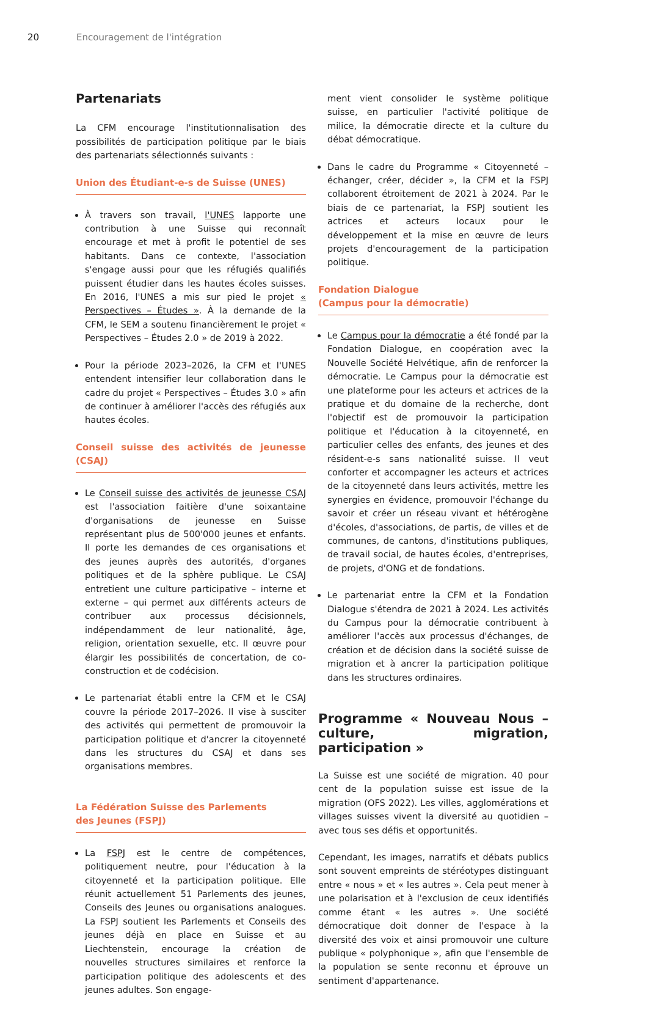20 Encouragement de l'intégration
Partenariats
La CFM encourage l'institutionnalisation des possibilités de participation politique par le biais des partenariats sélectionnés suivants :
Union des Étudiant-e-s de Suisse (UNES)
À travers son travail, l'UNES lapporte une contribution à une Suisse qui reconnaît encourage et met à profit le potentiel de ses habitants. Dans ce contexte, l'association s'engage aussi pour que les réfugiés qualifiés puissent étudier dans les hautes écoles suisses. En 2016, l'UNES a mis sur pied le projet « Perspectives – Études ». À la demande de la CFM, le SEM a soutenu financièrement le projet « Perspectives – Études 2.0 » de 2019 à 2022.
Pour la période 2023–2026, la CFM et l'UNES entendent intensifier leur collaboration dans le cadre du projet « Perspectives – Études 3.0 » afin de continuer à améliorer l'accès des réfugiés aux hautes écoles.
Conseil suisse des activités de jeunesse (CSAJ)
Le Conseil suisse des activités de jeunesse CSAJ est l'association faitière d'une soixantaine d'organisations de jeunesse en Suisse représentant plus de 500'000 jeunes et enfants. Il porte les demandes de ces organisations et des jeunes auprès des autorités, d'organes politiques et de la sphère publique. Le CSAJ entretient une culture participative – interne et externe – qui permet aux différents acteurs de contribuer aux processus décisionnels, indépendamment de leur nationalité, âge, religion, orientation sexuelle, etc. Il œuvre pour élargir les possibilités de concertation, de co-construction et de codécision.
Le partenariat établi entre la CFM et le CSAJ couvre la période 2017–2026. Il vise à susciter des activités qui permettent de promouvoir la participation politique et d'ancrer la citoyenneté dans les structures du CSAJ et dans ses organisations membres.
La Fédération Suisse des Parlements
des Jeunes (FSPJ)
La FSPJ est le centre de compétences, politiquement neutre, pour l'éducation à la citoyenneté et la participation politique. Elle réunit actuellement 51 Parlements des jeunes, Conseils des Jeunes ou organisations analogues. La FSPJ soutient les Parlements et Conseils des jeunes déjà en place en Suisse et au Liechtenstein, encourage la création de nouvelles structures similaires et renforce la participation politique des adolescents et des jeunes adultes. Son engage-
ment vient consolider le système politique suisse, en particulier l'activité politique de milice, la démocratie directe et la culture du débat démocratique.
Dans le cadre du Programme « Citoyenneté – échanger, créer, décider », la CFM et la FSPJ collaborent étroitement de 2021 à 2024. Par le biais de ce partenariat, la FSPJ soutient les actrices et acteurs locaux pour le développement et la mise en œuvre de leurs projets d'encouragement de la participation politique.
Fondation Dialogue
(Campus pour la démocratie)
Le Campus pour la démocratie a été fondé par la Fondation Dialogue, en coopération avec la Nouvelle Société Helvétique, afin de renforcer la démocratie. Le Campus pour la démocratie est une plateforme pour les acteurs et actrices de la pratique et du domaine de la recherche, dont l'objectif est de promouvoir la participation politique et l'éducation à la citoyenneté, en particulier celles des enfants, des jeunes et des résident-e-s sans nationalité suisse. Il veut conforter et accompagner les acteurs et actrices de la citoyenneté dans leurs activités, mettre les synergies en évidence, promouvoir l'échange du savoir et créer un réseau vivant et hétérogène d'écoles, d'associations, de partis, de villes et de communes, de cantons, d'institutions publiques, de travail social, de hautes écoles, d'entreprises, de projets, d'ONG et de fondations.
Le partenariat entre la CFM et la Fondation Dialogue s'étendra de 2021 à 2024. Les activités du Campus pour la démocratie contribuent à améliorer l'accès aux processus d'échanges, de création et de décision dans la société suisse de migration et à ancrer la participation politique dans les structures ordinaires.
Programme « Nouveau Nous – culture, migration, participation »
La Suisse est une société de migration. 40 pour cent de la population suisse est issue de la migration (OFS 2022). Les villes, agglomérations et villages suisses vivent la diversité au quotidien – avec tous ses défis et opportunités.
Cependant, les images, narratifs et débats publics sont souvent empreints de stéréotypes distinguant entre « nous » et « les autres ». Cela peut mener à une polarisation et à l'exclusion de ceux identifiés comme étant « les autres ». Une société démocratique doit donner de l'espace à la diversité des voix et ainsi promouvoir une culture publique « polyphonique », afin que l'ensemble de la population se sente reconnu et éprouve un sentiment d'appartenance.